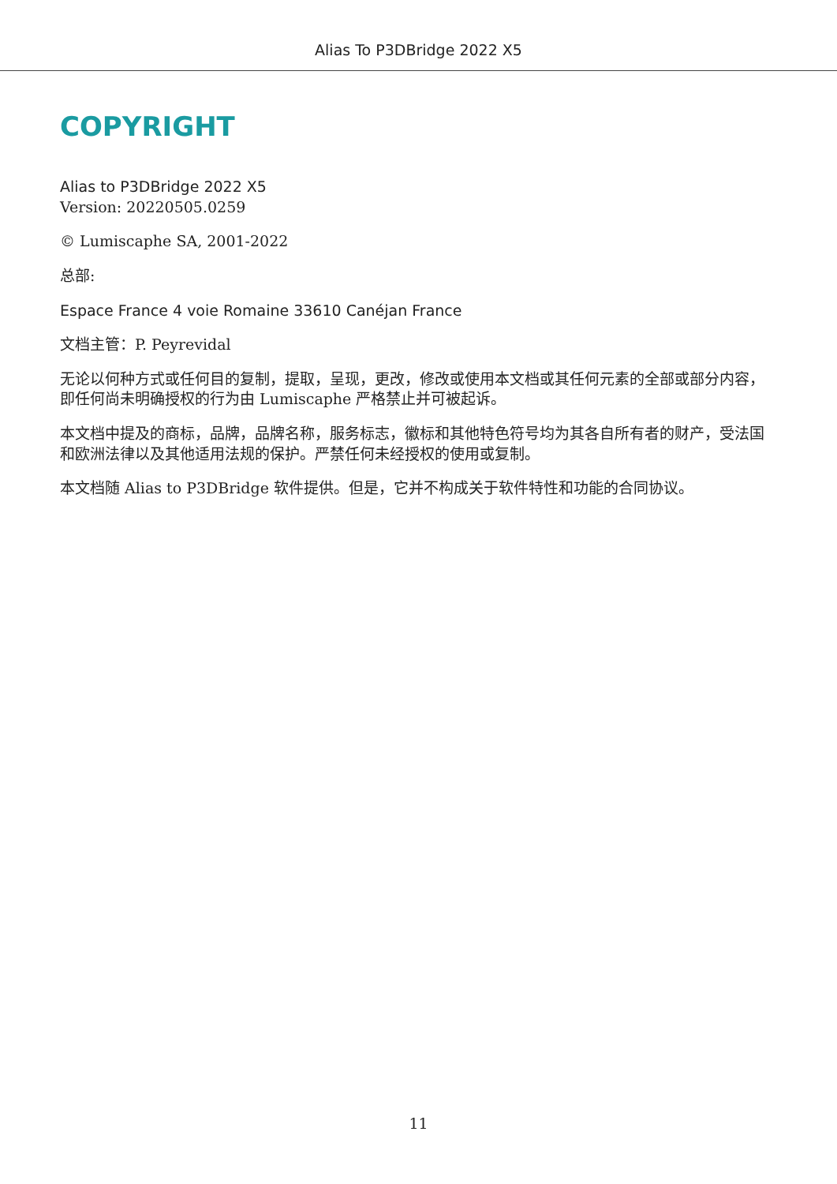Alias To P3DBridge 2022 X5
COPYRIGHT
Alias to P3DBridge 2022 X5
Version: 20220505.0259
© Lumiscaphe SA, 2001-2022
总部:
Espace France 4 voie Romaine 33610 Canéjan France
文档主管：P. Peyrevidal
无论以何种方式或任何目的复制，提取，呈现，更改，修改或使用本文档或其任何元素的全部或部分内容，即任何尚未明确授权的行为由 Lumiscaphe 严格禁止并可被起诉。
本文档中提及的商标，品牌，品牌名称，服务标志，徽标和其他特色符号均为其各自所有者的财产，受法国和欧洲法律以及其他适用法规的保护。严禁任何未经授权的使用或复制。
本文档随 Alias to P3DBridge 软件提供。但是，它并不构成关于软件特性和功能的合同协议。
11